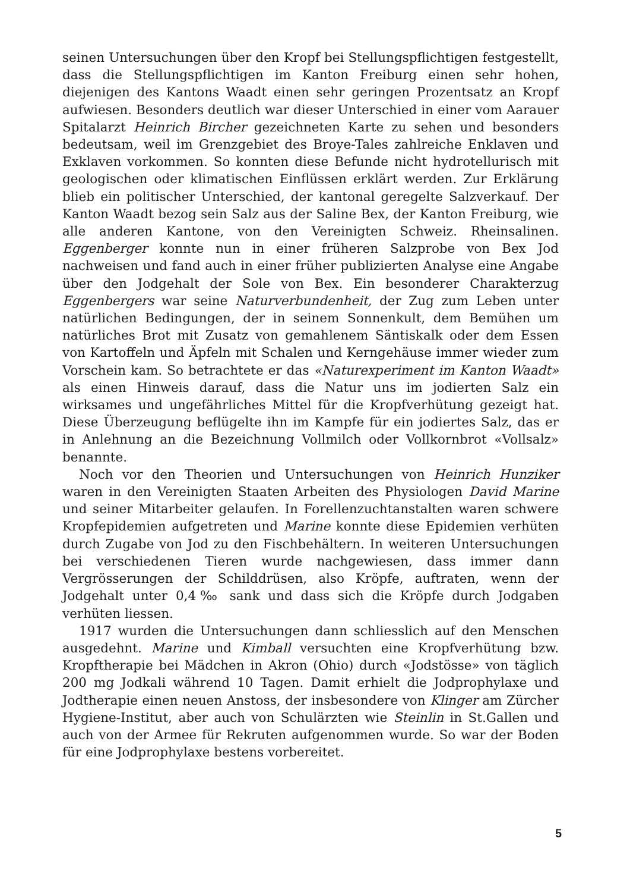seinen Untersuchungen über den Kropf bei Stellungspflichtigen festgestellt, dass die Stellungspflichtigen im Kanton Freiburg einen sehr hohen, diejenigen des Kantons Waadt einen sehr geringen Prozentsatz an Kropf aufwiesen. Besonders deutlich war dieser Unterschied in einer vom Aarauer Spitalarzt Heinrich Bircher gezeichneten Karte zu sehen und besonders bedeutsam, weil im Grenzgebiet des Broye-Tales zahlreiche Enklaven und Exklaven vorkommen. So konnten diese Befunde nicht hydrotellurisch mit geologischen oder klimatischen Einflüssen erklärt werden. Zur Erklärung blieb ein politischer Unterschied, der kantonal geregelte Salzverkauf. Der Kanton Waadt bezog sein Salz aus der Saline Bex, der Kanton Freiburg, wie alle anderen Kantone, von den Vereinigten Schweiz. Rheinsalinen. Eggenberger konnte nun in einer früheren Salzprobe von Bex Jod nachweisen und fand auch in einer früher publizierten Analyse eine Angabe über den Jodgehalt der Sole von Bex. Ein besonderer Charakterzug Eggenbergers war seine Naturverbundenheit, der Zug zum Leben unter natürlichen Bedingungen, der in seinem Sonnenkult, dem Bemühen um natürliches Brot mit Zusatz von gemahlenem Säntiskalk oder dem Essen von Kartoffeln und Äpfeln mit Schalen und Kerngehäuse immer wieder zum Vorschein kam. So betrachtete er das «Naturexperiment im Kanton Waadt» als einen Hinweis darauf, dass die Natur uns im jodierten Salz ein wirksames und ungefährliches Mittel für die Kropfverhütung gezeigt hat. Diese Überzeugung beflügelte ihn im Kampfe für ein jodiertes Salz, das er in Anlehnung an die Bezeichnung Vollmilch oder Vollkornbrot «Vollsalz» benannte.
Noch vor den Theorien und Untersuchungen von Heinrich Hunziker waren in den Vereinigten Staaten Arbeiten des Physiologen David Marine und seiner Mitarbeiter gelaufen. In Forellenzuchtanstalten waren schwere Kropfepidemien aufgetreten und Marine konnte diese Epidemien verhüten durch Zugabe von Jod zu den Fischbehältern. In weiteren Untersuchungen bei verschiedenen Tieren wurde nachgewiesen, dass immer dann Vergrösserungen der Schilddrüsen, also Kröpfe, auftraten, wenn der Jodgehalt unter 0,4‰ sank und dass sich die Kröpfe durch Jodgaben verhüten liessen.
1917 wurden die Untersuchungen dann schliesslich auf den Menschen ausgedehnt. Marine und Kimball versuchten eine Kropfverhütung bzw. Kropftherapie bei Mädchen in Akron (Ohio) durch «Jodstösse» von täglich 200 mg Jodkali während 10 Tagen. Damit erhielt die Jodprophylaxe und Jodtherapie einen neuen Anstoss, der insbesondere von Klinger am Zürcher Hygiene-Institut, aber auch von Schulärzten wie Steinlin in St.Gallen und auch von der Armee für Rekruten aufgenommen wurde. So war der Boden für eine Jodprophylaxe bestens vorbereitet.
5